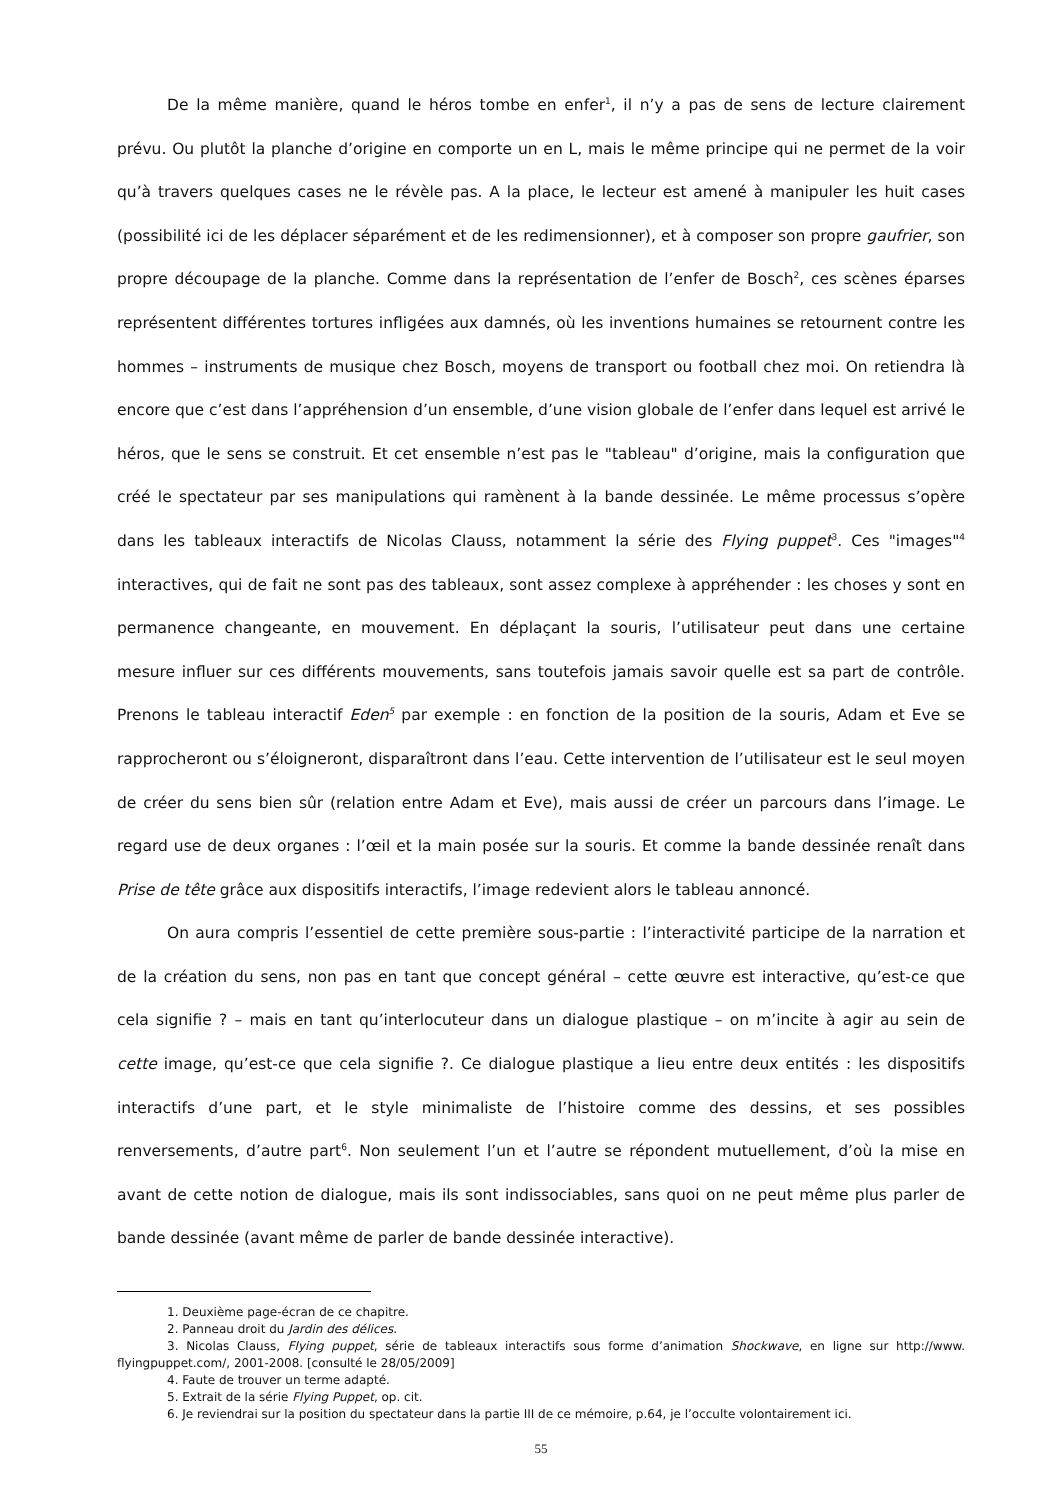De la même manière, quand le héros tombe en enfer<sup>1</sup>, il n’y a pas de sens de lecture clairement prévu. Ou plutôt la planche d’origine en comporte un en L, mais le même principe qui ne permet de la voir qu’à travers quelques cases ne le révèle pas. A la place, le lecteur est amené à manipuler les huit cases (possibilité ici de les déplacer séparément et de les redimensionner), et à composer son propre gaufrier, son propre découpage de la planche. Comme dans la représentation de l’enfer de Bosch<sup>2</sup>, ces scènes éparses représentent différentes tortures infligées aux damnés, où les inventions humaines se retournent contre les hommes – instruments de musique chez Bosch, moyens de transport ou football chez moi. On retiendra là encore que c’est dans l’appréhension d’un ensemble, d’une vision globale de l’enfer dans lequel est arrivé le héros, que le sens se construit. Et cet ensemble n’est pas le "tableau" d’origine, mais la configuration que créé le spectateur par ses manipulations qui ramènent à la bande dessinée. Le même processus s’opère dans les tableaux interactifs de Nicolas Clauss, notamment la série des Flying puppet<sup>3</sup>. Ces "images"<sup>4</sup> interactives, qui de fait ne sont pas des tableaux, sont assez complexe à appréhender : les choses y sont en permanence changeante, en mouvement. En déplaçant la souris, l’utilisateur peut dans une certaine mesure influer sur ces différents mouvements, sans toutefois jamais savoir quelle est sa part de contrôle. Prenons le tableau interactif Eden<sup>5</sup> par exemple : en fonction de la position de la souris, Adam et Eve se rapprocheront ou s’éloigneront, disparaîtront dans l’eau. Cette intervention de l’utilisateur est le seul moyen de créer du sens bien sûr (relation entre Adam et Eve), mais aussi de créer un parcours dans l’image. Le regard use de deux organes : l’œil et la main posée sur la souris. Et comme la bande dessinée renaît dans Prise de tête grâce aux dispositifs interactifs, l’image redevient alors le tableau annoncé.
On aura compris l’essentiel de cette première sous-partie : l’interactivité participe de la narration et de la création du sens, non pas en tant que concept général – cette œuvre est interactive, qu’est-ce que cela signifie ? – mais en tant qu’interlocuteur dans un dialogue plastique – on m’incite à agir au sein de cette image, qu’est-ce que cela signifie ?. Ce dialogue plastique a lieu entre deux entités : les dispositifs interactifs d’une part, et le style minimaliste de l’histoire comme des dessins, et ses possibles renversements, d’autre part<sup>6</sup>. Non seulement l’un et l’autre se répondent mutuellement, d’où la mise en avant de cette notion de dialogue, mais ils sont indissociables, sans quoi on ne peut même plus parler de bande dessinée (avant même de parler de bande dessinée interactive).
1. Deuxième page-écran de ce chapitre.
2. Panneau droit du Jardin des délices.
3. Nicolas Clauss, Flying puppet, série de tableaux interactifs sous forme d’animation Shockwave, en ligne sur http://www. flyingpuppet.com/, 2001-2008. [consulté le 28/05/2009]
4. Faute de trouver un terme adapté.
5. Extrait de la série Flying Puppet, op. cit.
6. Je reviendrai sur la position du spectateur dans la partie III de ce mémoire, p.64, je l’occulte volontairement ici.
55